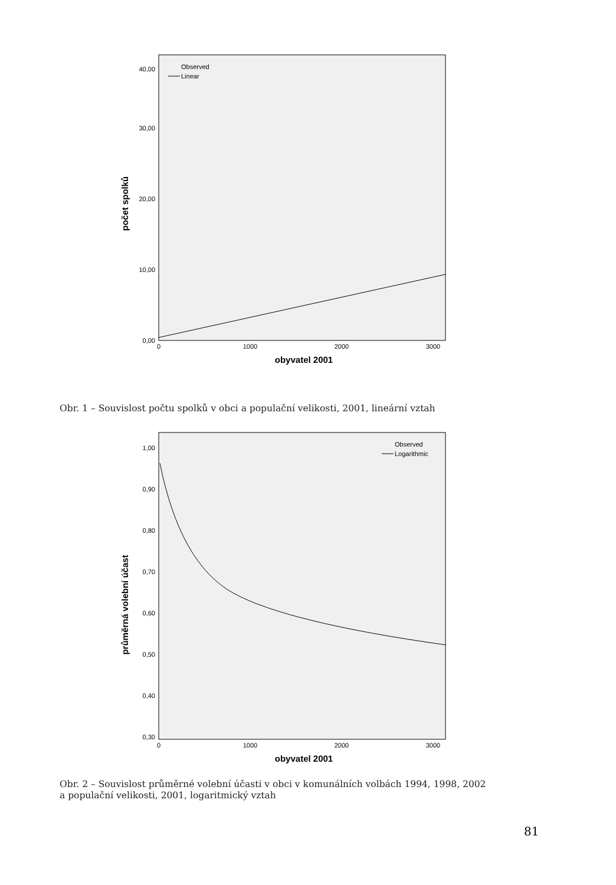0,00
10,00
20,00
30,00
40,00
0
1000
2000
3000
obyvatel 2001
počet spolků
Observed
Linear
Obr. 1 – Souvislost počtu spolků v obci a populační velikosti, 2001, lineární vztah
1,00
0,90
0,80
0,70
0,60
0,50
0,40
0,30
0
1000
2000
3000
obyvatel 2001
průměrná volební účast
Observed
Logarithmic
Obr. 2 – Souvislost průměrné volební účasti v obci v komunálních volbách 1994, 1998, 2002
a populační velikosti, 2001, logaritmický vztah
81